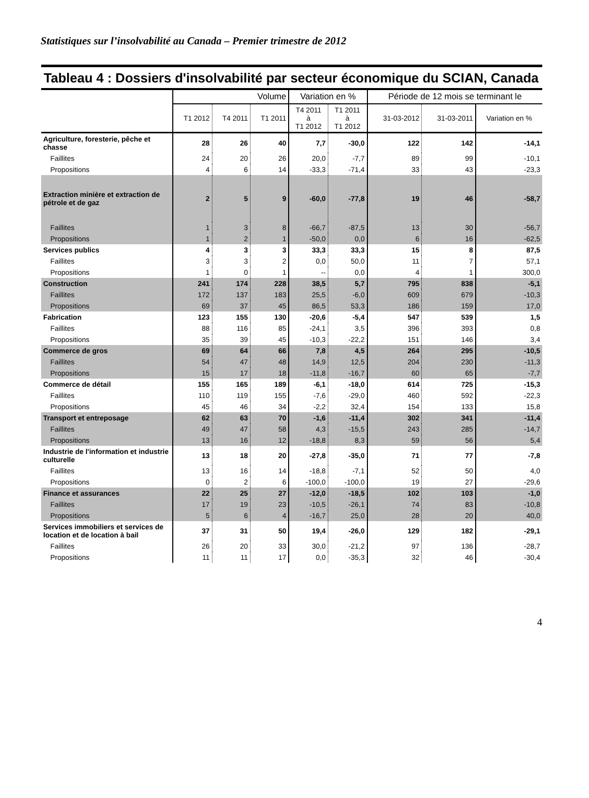Statistiques sur l’insolvabilité au Canada – Premier trimestre de 2012
Tableau 4 : Dossiers d'insolvabilité par secteur économique du SCIAN, Canada
| | Volume | | | Variation en % | | Période de 12 mois se terminant le | | |
| --- | --- | --- | --- | --- | --- | --- | --- | --- |
| | T1 2012 | T4 2011 | T1 2011 | T4 2011 à T1 2012 | T1 2011 à T1 2012 | 31-03-2012 | 31-03-2011 | Variation en % |
| Agriculture, foresterie, pêche et chasse | 28 | 26 | 40 | 7,7 | -30,0 | 122 | 142 | -14,1 |
| Faillites | 24 | 20 | 26 | 20,0 | -7,7 | 89 | 99 | -10,1 |
| Propositions | 4 | 6 | 14 | -33,3 | -71,4 | 33 | 43 | -23,3 |
| Extraction minière et extraction de pétrole et de gaz | 2 | 5 | 9 | -60,0 | -77,8 | 19 | 46 | -58,7 |
| Faillites | 1 | 3 | 8 | -66,7 | -87,5 | 13 | 30 | -56,7 |
| Propositions | 1 | 2 | 1 | -50,0 | 0,0 | 6 | 16 | -62,5 |
| Services publics | 4 | 3 | 3 | 33,3 | 33,3 | 15 | 8 | 87,5 |
| Faillites | 3 | 3 | 2 | 0,0 | 50,0 | 11 | 7 | 57,1 |
| Propositions | 1 | 0 | 1 | -- | 0,0 | 4 | 1 | 300,0 |
| Construction | 241 | 174 | 228 | 38,5 | 5,7 | 795 | 838 | -5,1 |
| Faillites | 172 | 137 | 183 | 25,5 | -6,0 | 609 | 679 | -10,3 |
| Propositions | 69 | 37 | 45 | 86,5 | 53,3 | 186 | 159 | 17,0 |
| Fabrication | 123 | 155 | 130 | -20,6 | -5,4 | 547 | 539 | 1,5 |
| Faillites | 88 | 116 | 85 | -24,1 | 3,5 | 396 | 393 | 0,8 |
| Propositions | 35 | 39 | 45 | -10,3 | -22,2 | 151 | 146 | 3,4 |
| Commerce de gros | 69 | 64 | 66 | 7,8 | 4,5 | 264 | 295 | -10,5 |
| Faillites | 54 | 47 | 48 | 14,9 | 12,5 | 204 | 230 | -11,3 |
| Propositions | 15 | 17 | 18 | -11,8 | -16,7 | 60 | 65 | -7,7 |
| Commerce de détail | 155 | 165 | 189 | -6,1 | -18,0 | 614 | 725 | -15,3 |
| Faillites | 110 | 119 | 155 | -7,6 | -29,0 | 460 | 592 | -22,3 |
| Propositions | 45 | 46 | 34 | -2,2 | 32,4 | 154 | 133 | 15,8 |
| Transport et entreposage | 62 | 63 | 70 | -1,6 | -11,4 | 302 | 341 | -11,4 |
| Faillites | 49 | 47 | 58 | 4,3 | -15,5 | 243 | 285 | -14,7 |
| Propositions | 13 | 16 | 12 | -18,8 | 8,3 | 59 | 56 | 5,4 |
| Industrie de l'information et industrie culturelle | 13 | 18 | 20 | -27,8 | -35,0 | 71 | 77 | -7,8 |
| Faillites | 13 | 16 | 14 | -18,8 | -7,1 | 52 | 50 | 4,0 |
| Propositions | 0 | 2 | 6 | -100,0 | -100,0 | 19 | 27 | -29,6 |
| Finance et assurances | 22 | 25 | 27 | -12,0 | -18,5 | 102 | 103 | -1,0 |
| Faillites | 17 | 19 | 23 | -10,5 | -26,1 | 74 | 83 | -10,8 |
| Propositions | 5 | 6 | 4 | -16,7 | 25,0 | 28 | 20 | 40,0 |
| Services immobiliers et services de location et de location à bail | 37 | 31 | 50 | 19,4 | -26,0 | 129 | 182 | -29,1 |
| Faillites | 26 | 20 | 33 | 30,0 | -21,2 | 97 | 136 | -28,7 |
| Propositions | 11 | 11 | 17 | 0,0 | -35,3 | 32 | 46 | -30,4 |
4